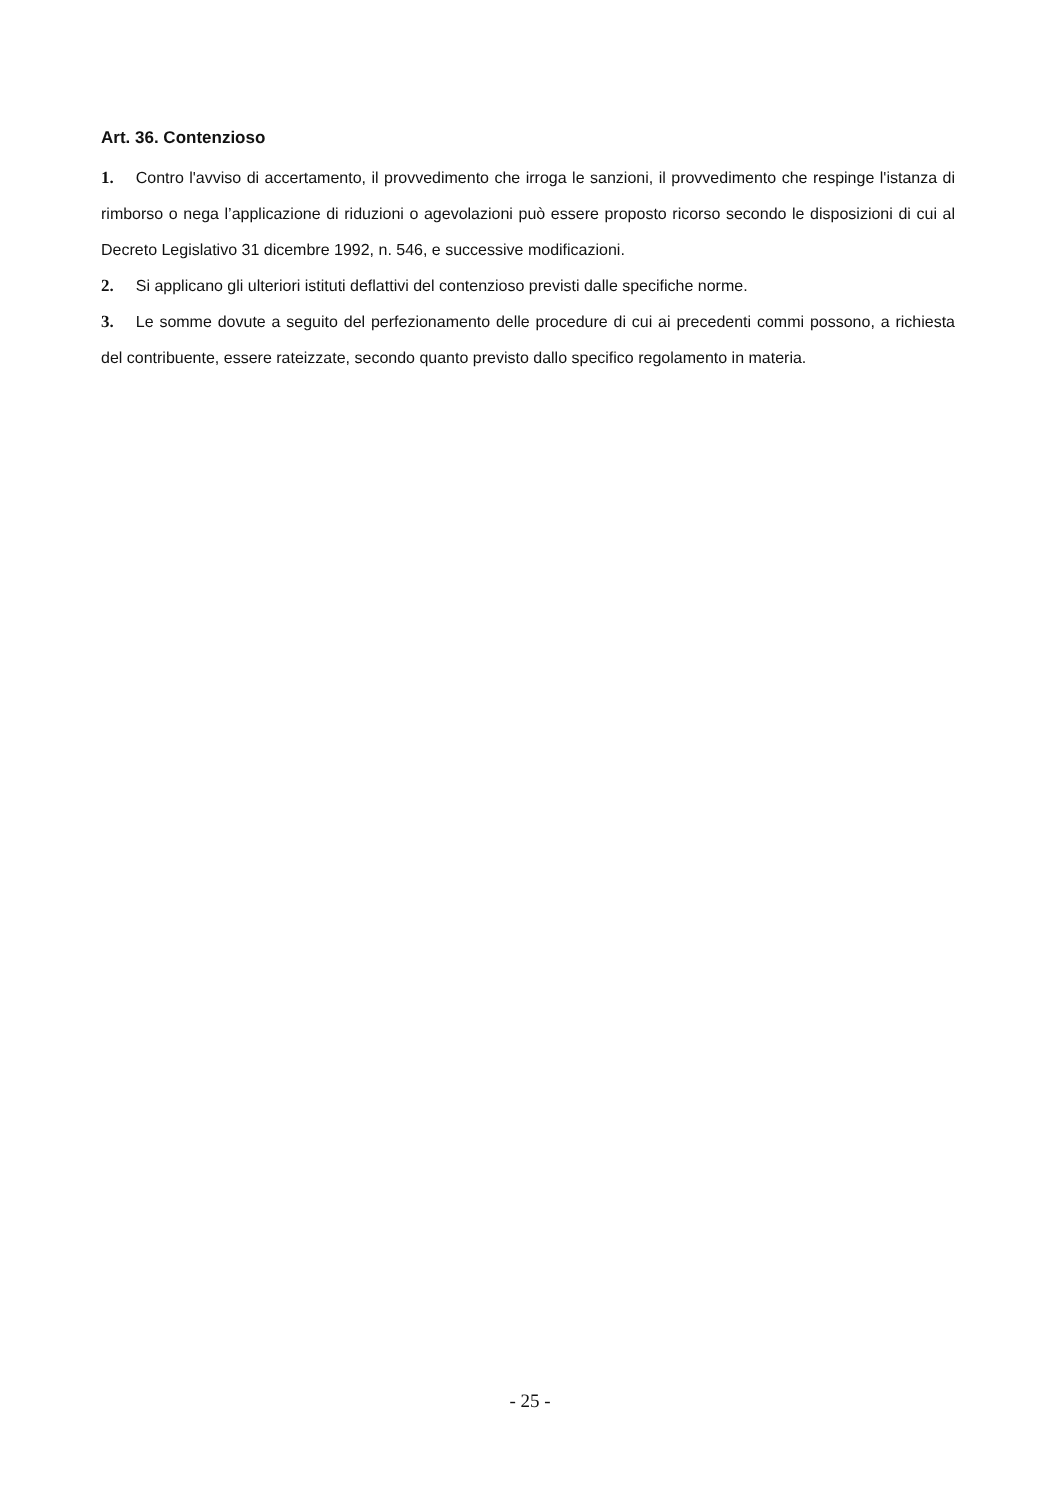Art. 36. Contenzioso
1. Contro l'avviso di accertamento, il provvedimento che irroga le sanzioni, il provvedimento che respinge l'istanza di rimborso o nega l’applicazione di riduzioni o agevolazioni può essere proposto ricorso secondo le disposizioni di cui al Decreto Legislativo 31 dicembre 1992, n. 546, e successive modificazioni.
2. Si applicano gli ulteriori istituti deflattivi del contenzioso previsti dalle specifiche norme.
3. Le somme dovute a seguito del perfezionamento delle procedure di cui ai precedenti commi possono, a richiesta del contribuente, essere rateizzate, secondo quanto previsto dallo specifico regolamento in materia.
- 25 -